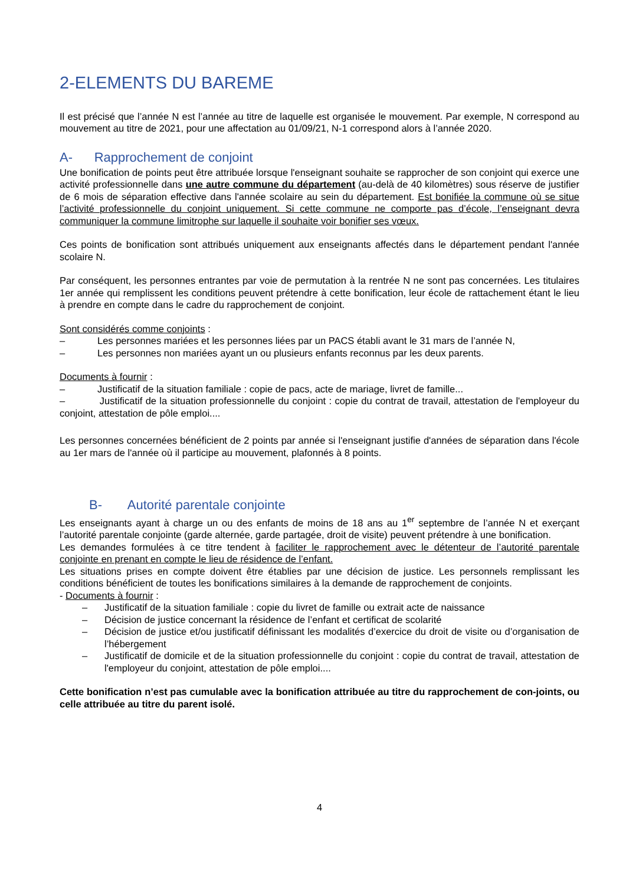2-ELEMENTS DU BAREME
Il est précisé que l’année N est l’année au titre de laquelle est organisée le mouvement. Par exemple, N correspond au mouvement au titre de 2021, pour une affectation au 01/09/21, N-1 correspond alors à l’année 2020.
A- Rapprochement de conjoint
Une bonification de points peut être attribuée lorsque l'enseignant souhaite se rapprocher de son conjoint qui exerce une activité professionnelle dans une autre commune du département (au-delà de 40 kilomètres) sous réserve de justifier de 6 mois de séparation effective dans l'année scolaire au sein du département. Est bonifiée la commune où se situe l’activité professionnelle du conjoint uniquement. Si cette commune ne comporte pas d’école, l’enseignant devra communiquer la commune limitrophe sur laquelle il souhaite voir bonifier ses vœux.
Ces points de bonification sont attribués uniquement aux enseignants affectés dans le département pendant l'année scolaire N.
Par conséquent, les personnes entrantes par voie de permutation à la rentrée N ne sont pas concernées. Les titulaires 1er année qui remplissent les conditions peuvent prétendre à cette bonification, leur école de rattachement étant le lieu à prendre en compte dans le cadre du rapprochement de conjoint.
Sont considérés comme conjoints :
– Les personnes mariées et les personnes liées par un PACS établi avant le 31 mars de l’année N,
– Les personnes non mariées ayant un ou plusieurs enfants reconnus par les deux parents.
Documents à fournir :
– Justificatif de la situation familiale : copie de pacs, acte de mariage, livret de famille...
– Justificatif de la situation professionnelle du conjoint : copie du contrat de travail, attestation de l'employeur du conjoint, attestation de pôle emploi....
Les personnes concernées bénéficient de 2 points par année si l'enseignant justifie d'années de séparation dans l'école au 1er mars de l'année où il participe au mouvement, plafonnés à 8 points.
B- Autorité parentale conjointe
Les enseignants ayant à charge un ou des enfants de moins de 18 ans au 1<sup>er</sup> septembre de l’année N et exerçant l’autorité parentale conjointe (garde alternée, garde partagée, droit de visite) peuvent prétendre à une bonification.
Les demandes formulées à ce titre tendent à faciliter le rapprochement avec le détenteur de l’autorité parentale conjointe en prenant en compte le lieu de résidence de l’enfant.
Les situations prises en compte doivent être établies par une décision de justice. Les personnels remplissant les conditions bénéficient de toutes les bonifications similaires à la demande de rapprochement de conjoints.
- Documents à fournir :
– Justificatif de la situation familiale : copie du livret de famille ou extrait acte de naissance
– Décision de justice concernant la résidence de l’enfant et certificat de scolarité
– Décision de justice et/ou justificatif définissant les modalités d’exercice du droit de visite ou d’organisation de l’hébergement
– Justificatif de domicile et de la situation professionnelle du conjoint : copie du contrat de travail, attestation de l'employeur du conjoint, attestation de pôle emploi....
Cette bonification n’est pas cumulable avec la bonification attribuée au titre du rapprochement de con-joints, ou celle attribuée au titre du parent isolé.
4